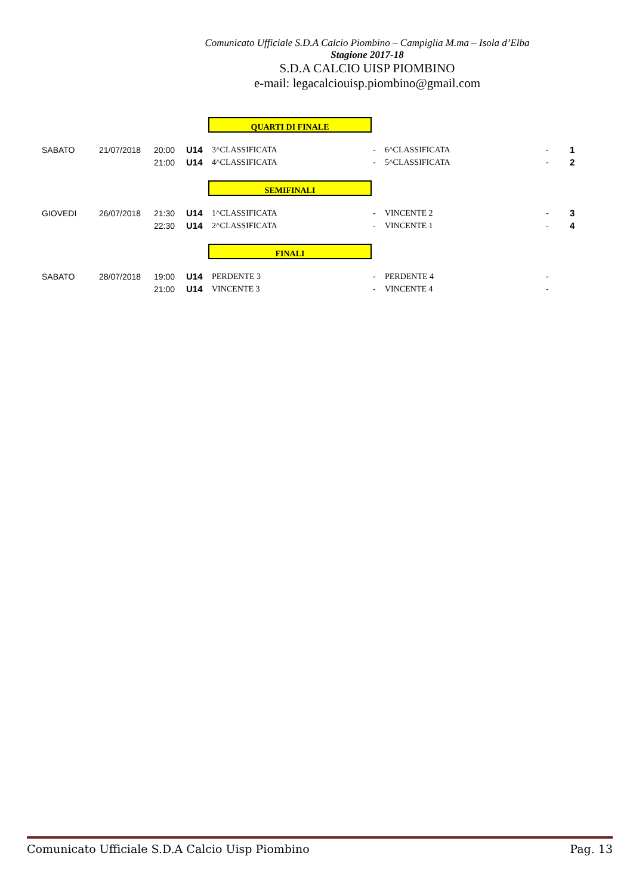Comunicato Ufficiale S.D.A Calcio Piombino – Campiglia M.ma – Isola d’Elba
Stagione 2017-18
S.D.A CALCIO UISP PIOMBINO
e-mail: legacalciouisp.piombino@gmail.com
QUARTI DI FINALE
| SABATO | 21/07/2018 | 20:00 | U14 | 3^CLASSIFICATA | - | 6^CLASSIFICATA | - | 1 |
| | | 21:00 | U14 | 4^CLASSIFICATA | - | 5^CLASSIFICATA | - | 2 |
SEMIFINALI
| GIOVEDI | 26/07/2018 | 21:30 | U14 | 1^CLASSIFICATA | - | VINCENTE 2 | - | 3 |
| | | 22:30 | U14 | 2^CLASSIFICATA | - | VINCENTE 1 | - | 4 |
FINALI
| SABATO | 28/07/2018 | 19:00 | U14 | PERDENTE 3 | - | PERDENTE 4 | - | |
| | | 21:00 | U14 | VINCENTE 3 | - | VINCENTE 4 | - | |
Comunicato Ufficiale S.D.A Calcio Uisp Piombino Pag. 13